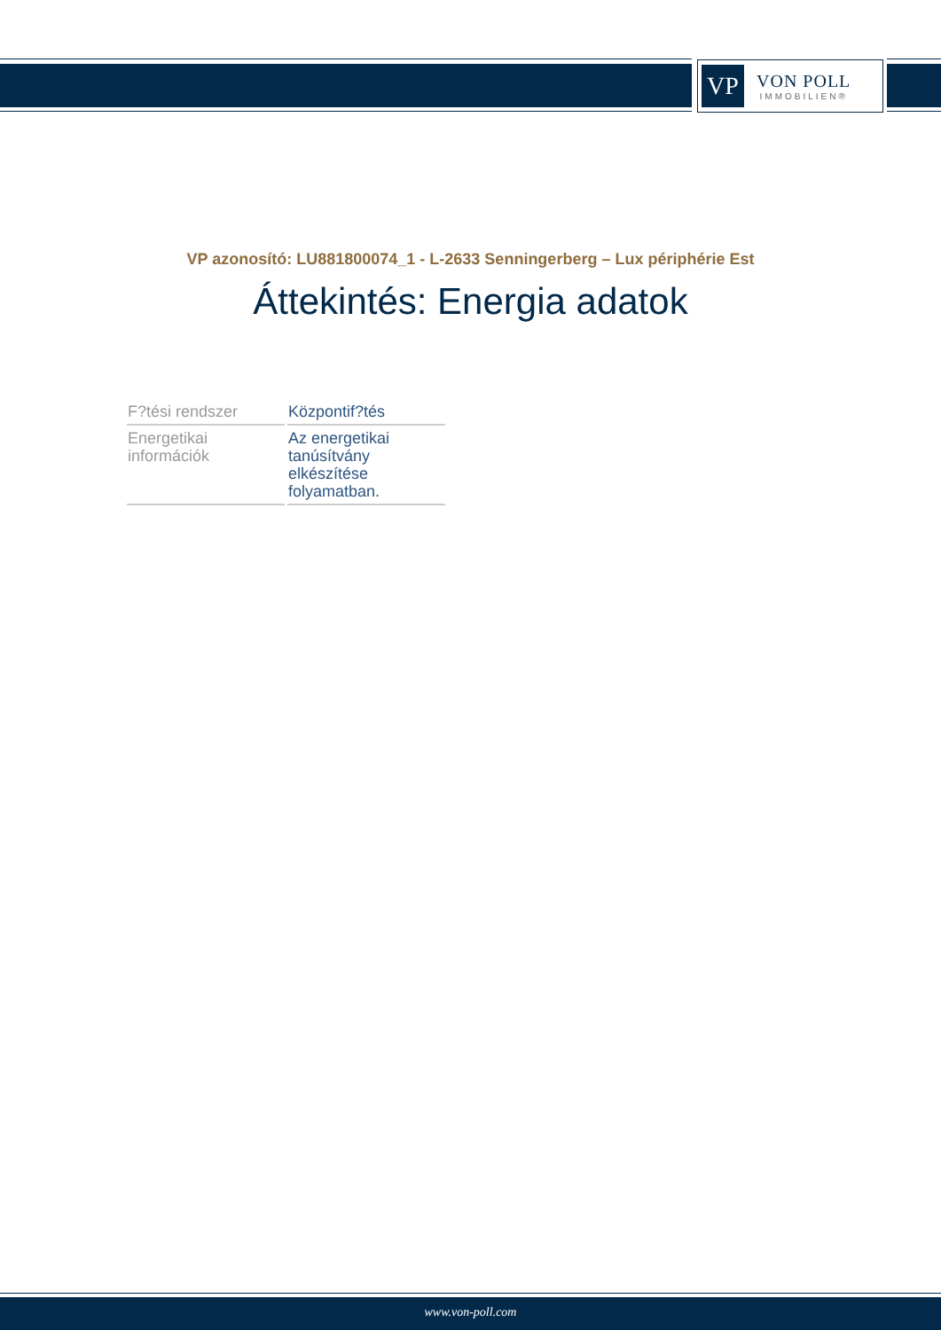VP
VON POLL
IMMOBILIEN®
VP azonosító: LU881800074_1 - L-2633 Senningerberg – Lux périphérie Est
Áttekintés: Energia adatok
| F?tési rendszer | Központif?tés |
| Energetikai információk | Az energetikai tanúsítvány elkészítése folyamatban. |
www.von-poll.com